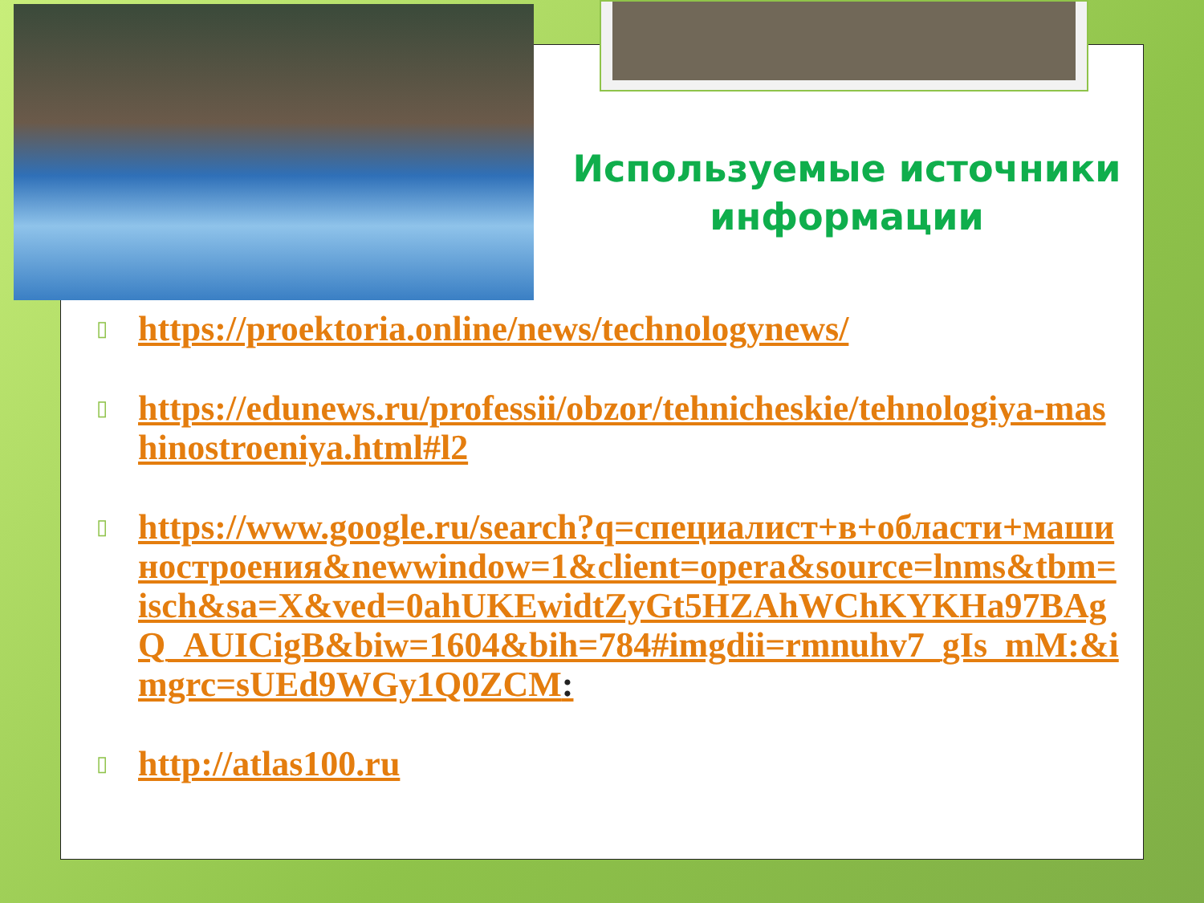Используемые источники информации
▯ https://proektoria.online/news/technologynews/
▯ https://edunews.ru/professii/obzor/tehnicheskie/tehnologiya-mashinostroeniya.html#l2
▯ https://www.google.ru/search?q=специалист+в+области+машиностроения&newwindow=1&client=opera&source=lnms&tbm=isch&sa=X&ved=0ahUKEwidtZyGt5HZAhWChKYKHa97BAgQ_AUICigB&biw=1604&bih=784#imgdii=rmnuhv7_gIs_mM:&imgrc=sUEd9WGy1Q0ZCM:
▯ http://atlas100.ru